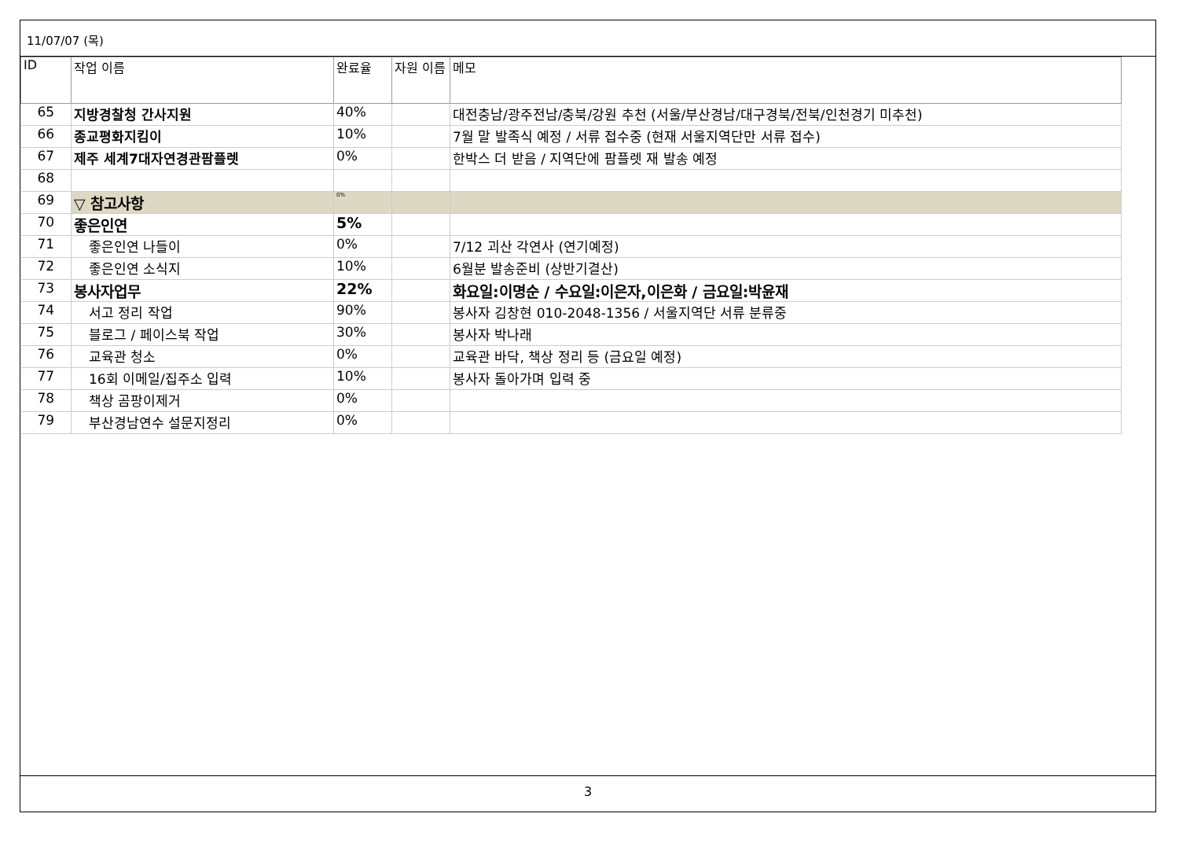11/07/07 (목)
| ID | 작업 이름 | 완료율 | 자원 이름 | 메모 |
| --- | --- | --- | --- | --- |
| 65 | 지방경찰청 간사지원 | 40% | | 대전충남/광주전남/충북/강원 추천 (서울/부산경남/대구경북/전북/인천경기 미추천) |
| 66 | 종교평화지킴이 | 10% | | 7월 말 발족식 예정 / 서류 접수중 (현재 서울지역단만 서류 접수) |
| 67 | 제주 세계7대자연경관팜플렛 | 0% | | 한박스 더 받음 / 지역단에 팜플렛 재 발송 예정 |
| 68 | | | | |
| 69 | ▽ 참고사항 | 0% | | |
| 70 | 좋은인연 | 5% | | |
| 71 | 좋은인연 나들이 | 0% | | 7/12 괴산 각연사 (연기예정) |
| 72 | 좋은인연 소식지 | 10% | | 6월분 발송준비 (상반기결산) |
| 73 | 봉사자업무 | 22% | | 화요일:이명순 / 수요일:이은자,이은화 / 금요일:박윤재 |
| 74 | 서고 정리 작업 | 90% | | 봉사자 김창현 010-2048-1356 / 서울지역단 서류 분류중 |
| 75 | 블로그 / 페이스북 작업 | 30% | | 봉사자 박나래 |
| 76 | 교육관 청소 | 0% | | 교육관 바닥, 책상 정리 등 (금요일 예정) |
| 77 | 16회 이메일/집주소 입력 | 10% | | 봉사자 돌아가며 입력 중 |
| 78 | 책상 곰팡이제거 | 0% | | |
| 79 | 부산경남연수 설문지정리 | 0% | | |
3